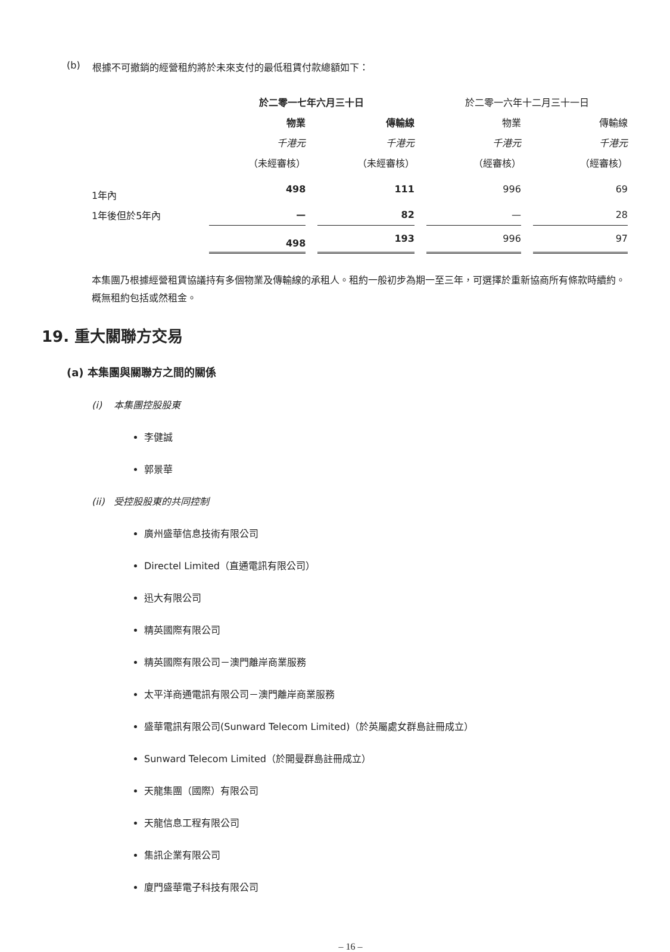(b) 根據不可撤銷的經營租約將於未來支付的最低租賃付款總額如下：
| | 於二零一七年六月三十日 | | | | 於二零一六年十二月三十一日 | | |
| | 物業 | | 傳輸線 | | 物業 | | 傳輸線 |
| | 千港元 | | 千港元 | | 千港元 | | 千港元 |
| | （未經審核） | | （未經審核） | | （經審核） | | （經審核） |
| 1年內 | 498 | | 111 | | 996 | | 69 |
| 1年後但於5年內 | — | | 82 | | — | | 28 |
| | 498 | | 193 | | 996 | | 97 |
本集團乃根據經營租賃協議持有多個物業及傳輸線的承租人。租約一般初步為期一至三年，可選擇於重新協商所有條款時續約。概無租約包括或然租金。
19. 重大關聯方交易
(a) 本集團與關聯方之間的關係
(i) 本集團控股股東
李健誠
郭景華
(ii) 受控股股東的共同控制
廣州盛華信息技術有限公司
Directel Limited（直通電訊有限公司）
迅大有限公司
精英國際有限公司
精英國際有限公司－澳門離岸商業服務
太平洋商通電訊有限公司－澳門離岸商業服務
盛華電訊有限公司(Sunward Telecom Limited)（於英屬處女群島註冊成立）
Sunward Telecom Limited（於開曼群島註冊成立）
天龍集團（國際）有限公司
天龍信息工程有限公司
集訊企業有限公司
廈門盛華電子科技有限公司
– 16 –